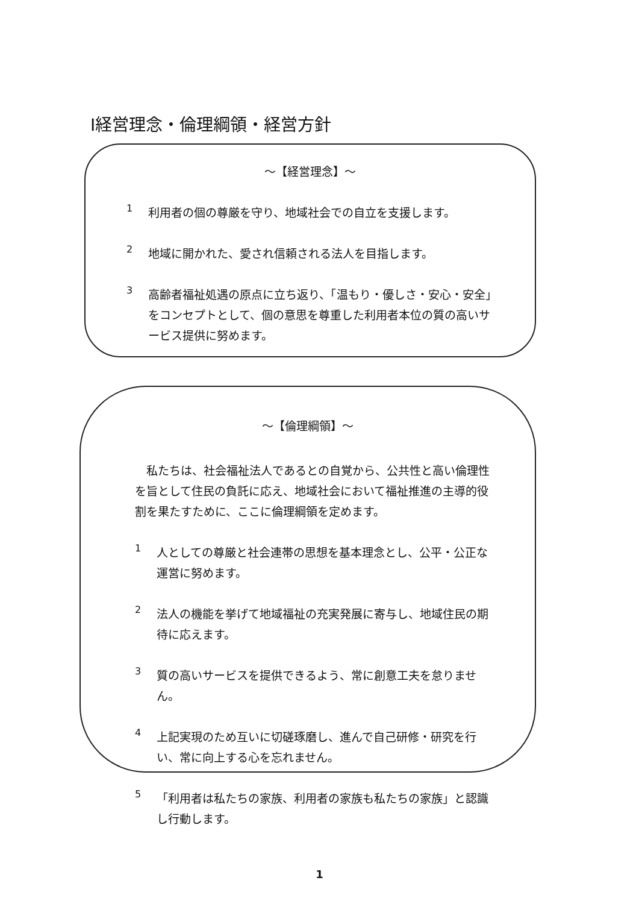Ⅰ経営理念・倫理綱領・経営方針
～【経営理念】～
1
利用者の個の尊厳を守り、地域社会での自立を支援します。
2
地域に開かれた、愛され信頼される法人を目指します。
3
高齢者福祉処遇の原点に立ち返り、「温もり・優しさ・安心・安全」をコンセプトとして、個の意思を尊重した利用者本位の質の高いサービス提供に努めます。
～【倫理綱領】～
私たちは、社会福祉法人であるとの自覚から、公共性と高い倫理性を旨として住民の負託に応え、地域社会において福祉推進の主導的役割を果たすために、ここに倫理綱領を定めます。
1
人としての尊厳と社会連帯の思想を基本理念とし、公平・公正な運営に努めます。
2
法人の機能を挙げて地域福祉の充実発展に寄与し、地域住民の期待に応えます。
3
質の高いサービスを提供できるよう、常に創意工夫を怠りません。
4
上記実現のため互いに切磋琢磨し、進んで自己研修・研究を行い、常に向上する心を忘れません。
5
「利用者は私たちの家族、利用者の家族も私たちの家族」と認識し行動します。
1